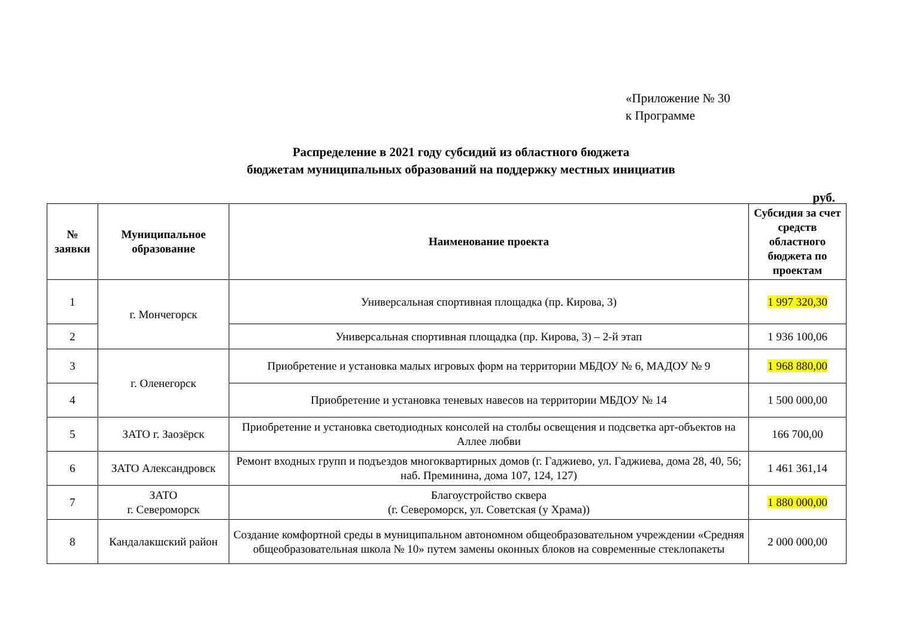«Приложение № 30
к Программе
Распределение в 2021 году субсидий из областного бюджета
бюджетам муниципальных образований на поддержку местных инициатив
руб.
| № заявки | Муниципальное образование | Наименование проекта | Субсидия за счет средств областного бюджета по проектам |
| --- | --- | --- | --- |
| 1 | г. Мончегорск | Универсальная спортивная площадка (пр. Кирова, 3) | 1 997 320,30 |
| 2 | | Универсальная спортивная площадка (пр. Кирова, 3) – 2-й этап | 1 936 100,06 |
| 3 | г. Оленегорск | Приобретение и установка малых игровых форм на территории МБДОУ № 6, МАДОУ № 9 | 1 968 880,00 |
| 4 | | Приобретение и установка теневых навесов на территории МБДОУ № 14 | 1 500 000,00 |
| 5 | ЗАТО г. Заозёрск | Приобретение и установка светодиодных консолей на столбы освещения и подсветка арт-объектов на Аллее любви | 166 700,00 |
| 6 | ЗАТО Александровск | Ремонт входных групп и подъездов многоквартирных домов (г. Гаджиево, ул. Гаджиева, дома 28, 40, 56; наб. Преминина, дома 107, 124, 127) | 1 461 361,14 |
| 7 | ЗАТО г. Североморск | Благоустройство сквера (г. Североморск, ул. Советская (у Храма)) | 1 880 000,00 |
| 8 | Кандалакшский район | Создание комфортной среды в муниципальном автономном общеобразовательном учреждении «Средняя общеобразовательная школа № 10» путем замены оконных блоков на современные стеклопакеты | 2 000 000,00 |